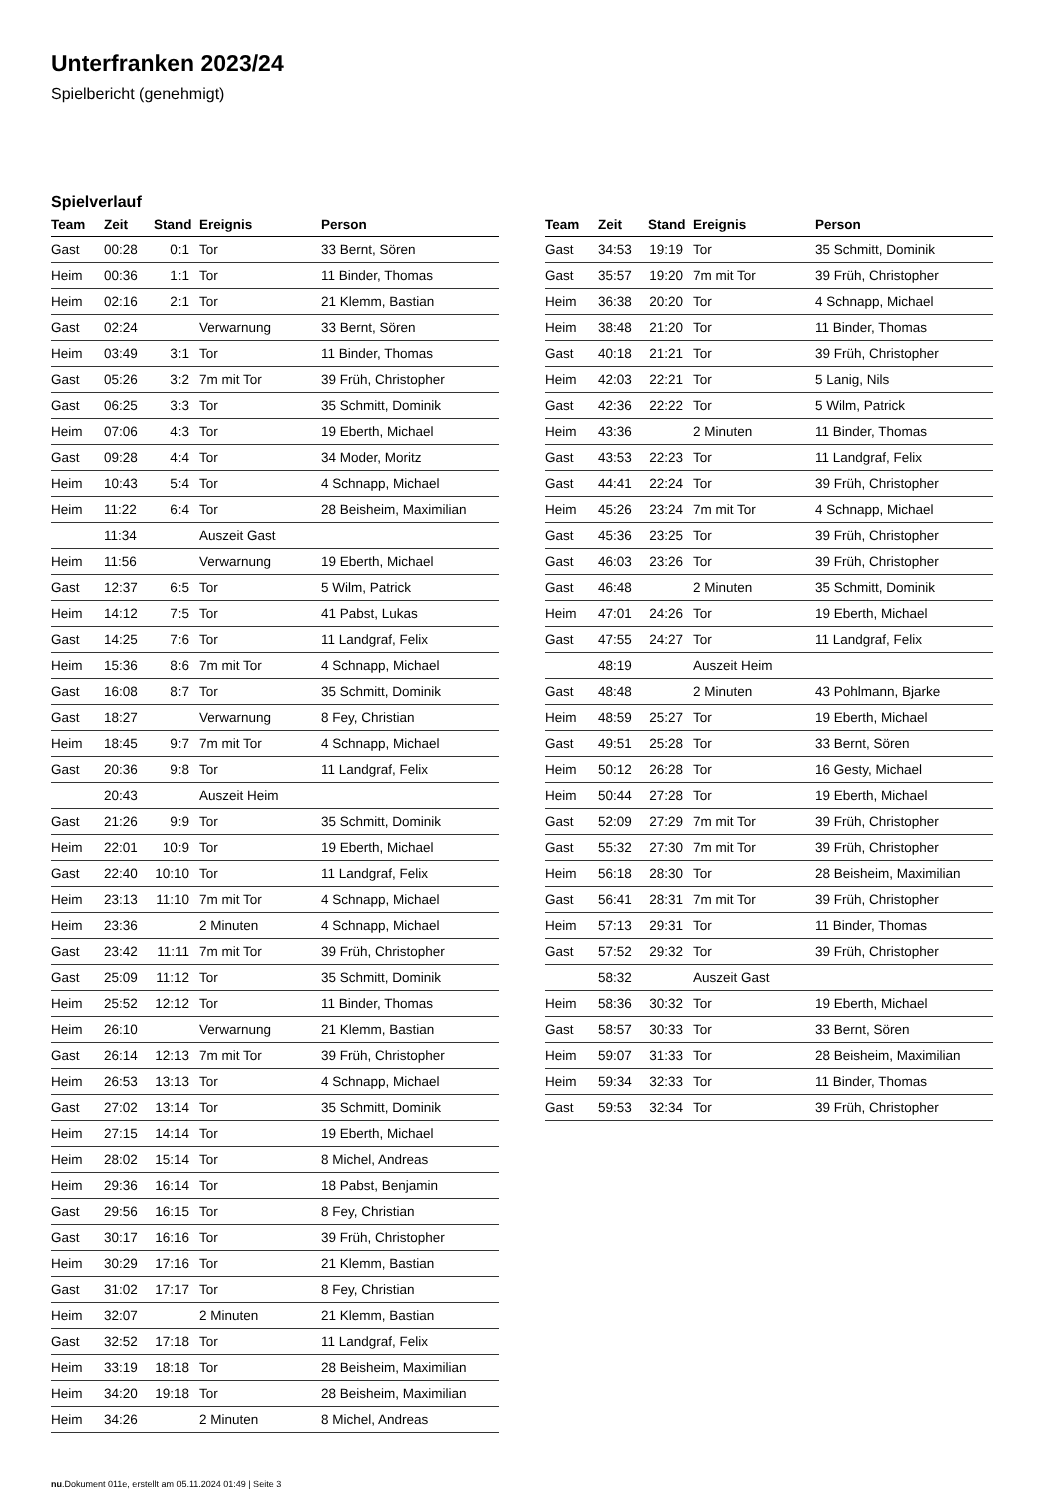Unterfranken 2023/24
Spielbericht (genehmigt)
Spielverlauf
| Team | Zeit | Stand | Ereignis | Person |
| --- | --- | --- | --- | --- |
| Gast | 00:28 | 0:1 | Tor | 33 Bernt, Sören |
| Heim | 00:36 | 1:1 | Tor | 11 Binder, Thomas |
| Heim | 02:16 | 2:1 | Tor | 21 Klemm, Bastian |
| Gast | 02:24 | | Verwarnung | 33 Bernt, Sören |
| Heim | 03:49 | 3:1 | Tor | 11 Binder, Thomas |
| Gast | 05:26 | 3:2 | 7m mit Tor | 39 Früh, Christopher |
| Gast | 06:25 | 3:3 | Tor | 35 Schmitt, Dominik |
| Heim | 07:06 | 4:3 | Tor | 19 Eberth, Michael |
| Gast | 09:28 | 4:4 | Tor | 34 Moder, Moritz |
| Heim | 10:43 | 5:4 | Tor | 4 Schnapp, Michael |
| Heim | 11:22 | 6:4 | Tor | 28 Beisheim, Maximilian |
| | 11:34 | | Auszeit Gast | |
| Heim | 11:56 | | Verwarnung | 19 Eberth, Michael |
| Gast | 12:37 | 6:5 | Tor | 5 Wilm, Patrick |
| Heim | 14:12 | 7:5 | Tor | 41 Pabst, Lukas |
| Gast | 14:25 | 7:6 | Tor | 11 Landgraf, Felix |
| Heim | 15:36 | 8:6 | 7m mit Tor | 4 Schnapp, Michael |
| Gast | 16:08 | 8:7 | Tor | 35 Schmitt, Dominik |
| Gast | 18:27 | | Verwarnung | 8 Fey, Christian |
| Heim | 18:45 | 9:7 | 7m mit Tor | 4 Schnapp, Michael |
| Gast | 20:36 | 9:8 | Tor | 11 Landgraf, Felix |
| | 20:43 | | Auszeit Heim | |
| Gast | 21:26 | 9:9 | Tor | 35 Schmitt, Dominik |
| Heim | 22:01 | 10:9 | Tor | 19 Eberth, Michael |
| Gast | 22:40 | 10:10 | Tor | 11 Landgraf, Felix |
| Heim | 23:13 | 11:10 | 7m mit Tor | 4 Schnapp, Michael |
| Heim | 23:36 | | 2 Minuten | 4 Schnapp, Michael |
| Gast | 23:42 | 11:11 | 7m mit Tor | 39 Früh, Christopher |
| Gast | 25:09 | 11:12 | Tor | 35 Schmitt, Dominik |
| Heim | 25:52 | 12:12 | Tor | 11 Binder, Thomas |
| Heim | 26:10 | | Verwarnung | 21 Klemm, Bastian |
| Gast | 26:14 | 12:13 | 7m mit Tor | 39 Früh, Christopher |
| Heim | 26:53 | 13:13 | Tor | 4 Schnapp, Michael |
| Gast | 27:02 | 13:14 | Tor | 35 Schmitt, Dominik |
| Heim | 27:15 | 14:14 | Tor | 19 Eberth, Michael |
| Heim | 28:02 | 15:14 | Tor | 8 Michel, Andreas |
| Heim | 29:36 | 16:14 | Tor | 18 Pabst, Benjamin |
| Gast | 29:56 | 16:15 | Tor | 8 Fey, Christian |
| Gast | 30:17 | 16:16 | Tor | 39 Früh, Christopher |
| Heim | 30:29 | 17:16 | Tor | 21 Klemm, Bastian |
| Gast | 31:02 | 17:17 | Tor | 8 Fey, Christian |
| Heim | 32:07 | | 2 Minuten | 21 Klemm, Bastian |
| Gast | 32:52 | 17:18 | Tor | 11 Landgraf, Felix |
| Heim | 33:19 | 18:18 | Tor | 28 Beisheim, Maximilian |
| Heim | 34:20 | 19:18 | Tor | 28 Beisheim, Maximilian |
| Heim | 34:26 | | 2 Minuten | 8 Michel, Andreas |
| Team | Zeit | Stand | Ereignis | Person |
| --- | --- | --- | --- | --- |
| Gast | 34:53 | 19:19 | Tor | 35 Schmitt, Dominik |
| Gast | 35:57 | 19:20 | 7m mit Tor | 39 Früh, Christopher |
| Heim | 36:38 | 20:20 | Tor | 4 Schnapp, Michael |
| Heim | 38:48 | 21:20 | Tor | 11 Binder, Thomas |
| Gast | 40:18 | 21:21 | Tor | 39 Früh, Christopher |
| Heim | 42:03 | 22:21 | Tor | 5 Lanig, Nils |
| Gast | 42:36 | 22:22 | Tor | 5 Wilm, Patrick |
| Heim | 43:36 | | 2 Minuten | 11 Binder, Thomas |
| Gast | 43:53 | 22:23 | Tor | 11 Landgraf, Felix |
| Gast | 44:41 | 22:24 | Tor | 39 Früh, Christopher |
| Heim | 45:26 | 23:24 | 7m mit Tor | 4 Schnapp, Michael |
| Gast | 45:36 | 23:25 | Tor | 39 Früh, Christopher |
| Gast | 46:03 | 23:26 | Tor | 39 Früh, Christopher |
| Gast | 46:48 | | 2 Minuten | 35 Schmitt, Dominik |
| Heim | 47:01 | 24:26 | Tor | 19 Eberth, Michael |
| Gast | 47:55 | 24:27 | Tor | 11 Landgraf, Felix |
| | 48:19 | | Auszeit Heim | |
| Gast | 48:48 | | 2 Minuten | 43 Pohlmann, Bjarke |
| Heim | 48:59 | 25:27 | Tor | 19 Eberth, Michael |
| Gast | 49:51 | 25:28 | Tor | 33 Bernt, Sören |
| Heim | 50:12 | 26:28 | Tor | 16 Gesty, Michael |
| Heim | 50:44 | 27:28 | Tor | 19 Eberth, Michael |
| Gast | 52:09 | 27:29 | 7m mit Tor | 39 Früh, Christopher |
| Gast | 55:32 | 27:30 | 7m mit Tor | 39 Früh, Christopher |
| Heim | 56:18 | 28:30 | Tor | 28 Beisheim, Maximilian |
| Gast | 56:41 | 28:31 | 7m mit Tor | 39 Früh, Christopher |
| Heim | 57:13 | 29:31 | Tor | 11 Binder, Thomas |
| Gast | 57:52 | 29:32 | Tor | 39 Früh, Christopher |
| | 58:32 | | Auszeit Gast | |
| Heim | 58:36 | 30:32 | Tor | 19 Eberth, Michael |
| Gast | 58:57 | 30:33 | Tor | 33 Bernt, Sören |
| Heim | 59:07 | 31:33 | Tor | 28 Beisheim, Maximilian |
| Heim | 59:34 | 32:33 | Tor | 11 Binder, Thomas |
| Gast | 59:53 | 32:34 | Tor | 39 Früh, Christopher |
nu.Dokument 011e, erstellt am 05.11.2024 01:49 | Seite 3